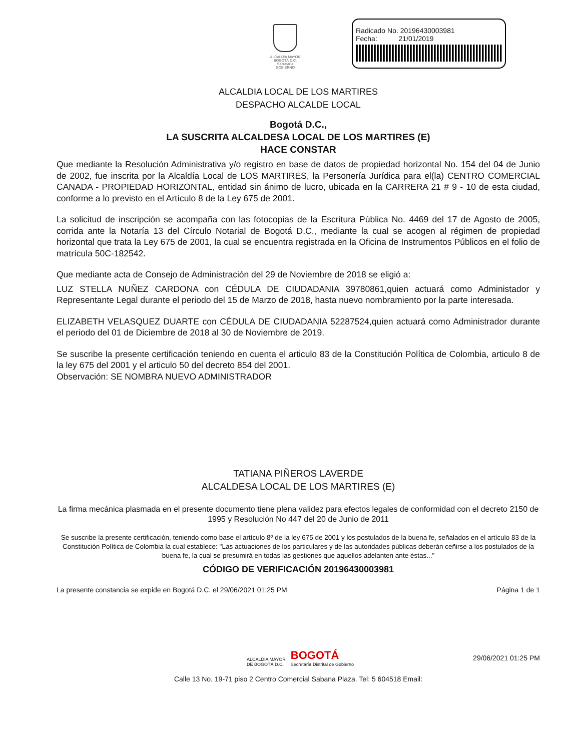ALCALDÍA MAYOR
BOGOTÁ D.C.
Secretaría
GOBIERNO
Radicado No. 20196430003981
Fecha: 21/01/2019
ALCALDIA LOCAL DE LOS MARTIRES
DESPACHO ALCALDE LOCAL
Bogotá D.C.,
LA SUSCRITA ALCALDESA LOCAL DE LOS MARTIRES (E)
HACE CONSTAR
Que mediante la Resolución Administrativa y/o registro en base de datos de propiedad horizontal No. 154 del 04 de Junio de 2002, fue inscrita por la Alcaldía Local de LOS MARTIRES, la Personería Jurídica para el(la) CENTRO COMERCIAL CANADA - PROPIEDAD HORIZONTAL, entidad sin ánimo de lucro, ubicada en la CARRERA 21 # 9 - 10 de esta ciudad, conforme a lo previsto en el Artículo 8 de la Ley 675 de 2001.
La solicitud de inscripción se acompaña con las fotocopias de la Escritura Pública No. 4469 del 17 de Agosto de 2005, corrida ante la Notaría 13 del Círculo Notarial de Bogotá D.C., mediante la cual se acogen al régimen de propiedad horizontal que trata la Ley 675 de 2001, la cual se encuentra registrada en la Oficina de Instrumentos Públicos en el folio de matrícula 50C-182542.
Que mediante acta de Consejo de Administración del 29 de Noviembre de 2018 se eligió a:
LUZ STELLA NUÑEZ CARDONA con CÉDULA DE CIUDADANIA 39780861,quien actuará como Administador y Representante Legal durante el periodo del 15 de Marzo de 2018, hasta nuevo nombramiento por la parte interesada.
ELIZABETH VELASQUEZ DUARTE con CÉDULA DE CIUDADANIA 52287524,quien actuará como Administrador durante el periodo del 01 de Diciembre de 2018 al 30 de Noviembre de 2019.
Se suscribe la presente certificación teniendo en cuenta el articulo 83 de la Constitución Política de Colombia, articulo 8 de la ley 675 del 2001 y el articulo 50 del decreto 854 del 2001.
Observación: SE NOMBRA NUEVO ADMINISTRADOR
TATIANA PIÑEROS LAVERDE
ALCALDESA LOCAL DE LOS MARTIRES (E)
La firma mecánica plasmada en el presente documento tiene plena validez para efectos legales de conformidad con el decreto 2150 de 1995 y Resolución No 447 del 20 de Junio de 2011
Se suscribe la presente certificación, teniendo como base el artículo 8º de la ley 675 de 2001 y los postulados de la buena fe, señalados en el artículo 83 de la Constitución Política de Colombia la cual establece: "Las actuaciones de los particulares y de las autoridades públicas deberán ceñirse a los postulados de la buena fe, la cual se presumirá en todas las gestiones que aquellos adelanten ante éstas..."
CÓDIGO DE VERIFICACIÓN 20196430003981
La presente constancia se expide en Bogotá D.C. el 29/06/2021 01:25 PM Página 1 de 1
ALCALDÍA MAYOR
DE BOGOTÁ D.C. BOGOTÁ
Secretaría Distrital de Gobierno
29/06/2021 01:25 PM
Calle 13 No. 19-71 piso 2 Centro Comercial Sabana Plaza. Tel: 5 604518 Email: